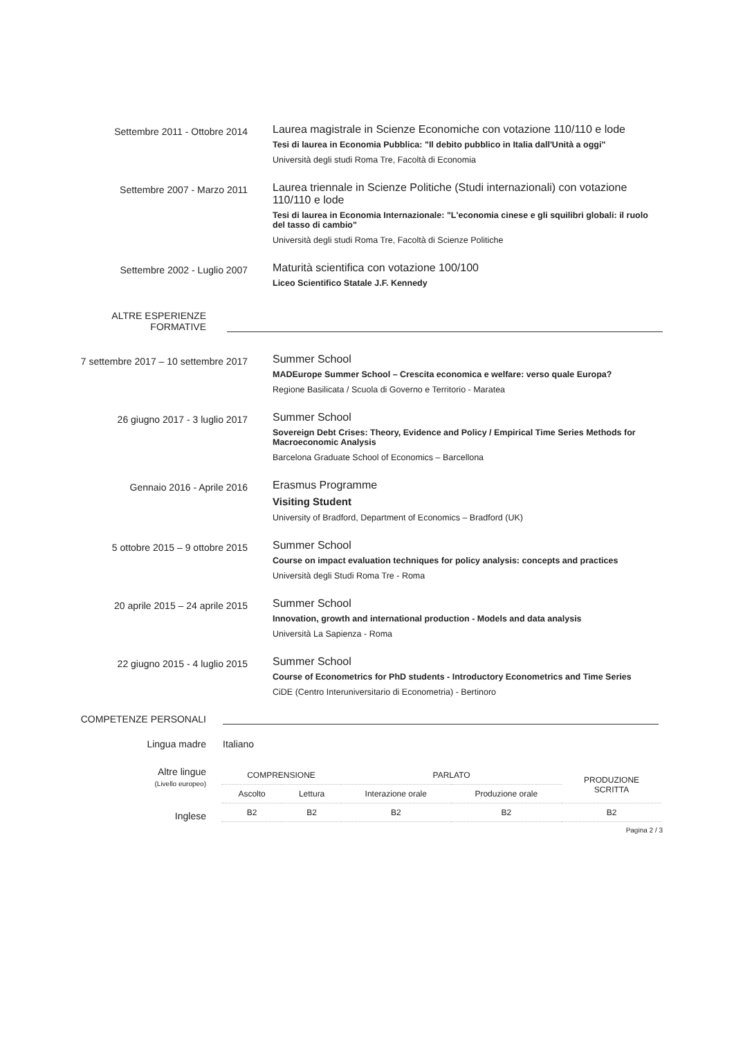Settembre 2011 - Ottobre 2014
Laurea magistrale in Scienze Economiche con votazione 110/110 e lode
Tesi di laurea in Economia Pubblica: "Il debito pubblico in Italia dall'Unità a oggi"
Università degli studi Roma Tre, Facoltà di Economia
Settembre 2007 - Marzo 2011
Laurea triennale in Scienze Politiche (Studi internazionali) con votazione 110/110 e lode
Tesi di laurea in Economia Internazionale: "L'economia cinese e gli squilibri globali: il ruolo del tasso di cambio"
Università degli studi Roma Tre, Facoltà di Scienze Politiche
Settembre 2002 - Luglio 2007
Maturità scientifica con votazione 100/100
Liceo Scientifico Statale J.F. Kennedy
ALTRE ESPERIENZE
FORMATIVE
7 settembre 2017 – 10 settembre 2017
Summer School
MADEurope Summer School – Crescita economica e welfare: verso quale Europa?
Regione Basilicata / Scuola di Governo e Territorio - Maratea
26 giugno 2017 - 3 luglio 2017
Summer School
Sovereign Debt Crises: Theory, Evidence and Policy / Empirical Time Series Methods for Macroeconomic Analysis
Barcelona Graduate School of Economics – Barcellona
Gennaio 2016 - Aprile 2016
Erasmus Programme
Visiting Student
University of Bradford, Department of Economics – Bradford (UK)
5 ottobre 2015 – 9 ottobre 2015
Summer School
Course on impact evaluation techniques for policy analysis: concepts and practices
Università degli Studi Roma Tre - Roma
20 aprile 2015 – 24 aprile 2015
Summer School
Innovation, growth and international production - Models and data analysis
Università La Sapienza - Roma
22 giugno 2015 - 4 luglio 2015
Summer School
Course of Econometrics for PhD students - Introductory Econometrics and Time Series
CiDE (Centro Interuniversitario di Econometria) - Bertinoro
COMPETENZE PERSONALI
Lingua madre Italiano
Altre lingue
(Livello europeo)
Inglese
| COMPRENSIONE | | PARLATO | | PRODUZIONE SCRITTA |
| --- | --- | --- | --- | --- |
| Ascolto | Lettura | Interazione orale | Produzione orale | |
| B2 | B2 | B2 | B2 | B2 |
Pagina 2 / 3